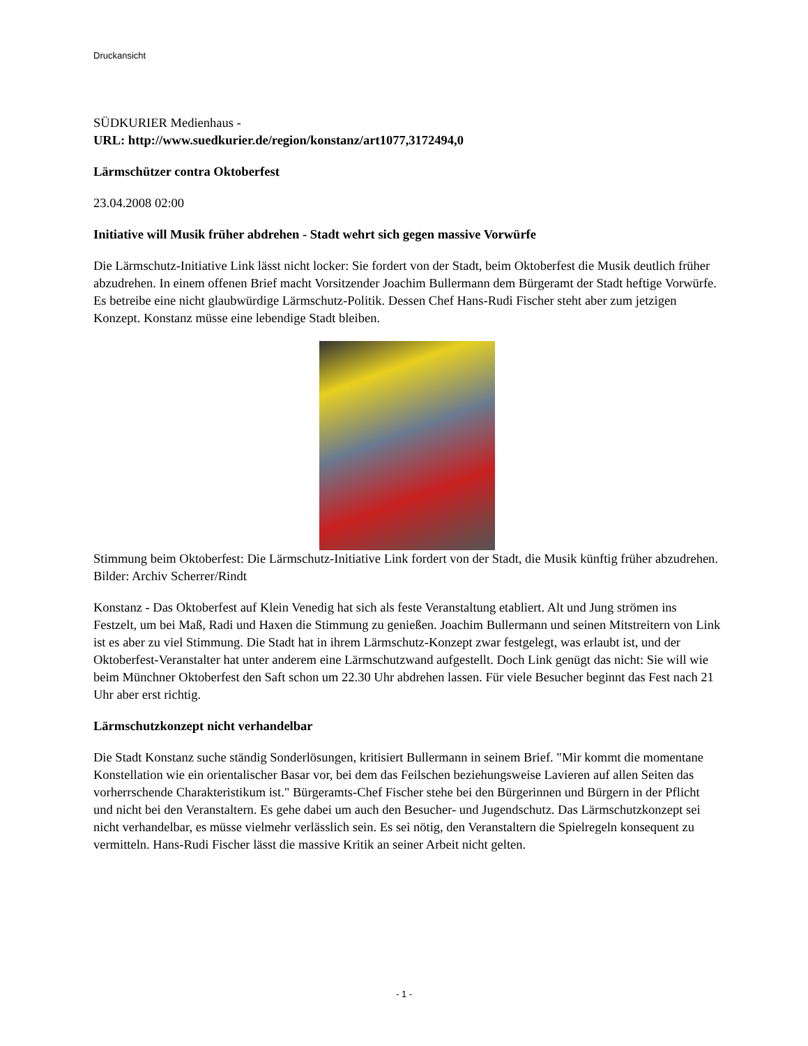Druckansicht
SÜDKURIER Medienhaus -
URL: http://www.suedkurier.de/region/konstanz/art1077,3172494,0
Lärmschützer contra Oktoberfest
23.04.2008 02:00
Initiative will Musik früher abdrehen - Stadt wehrt sich gegen massive Vorwürfe
Die Lärmschutz-Initiative Link lässt nicht locker: Sie fordert von der Stadt, beim Oktoberfest die Musik deutlich früher abzudrehen. In einem offenen Brief macht Vorsitzender Joachim Bullermann dem Bürgeramt der Stadt heftige Vorwürfe. Es betreibe eine nicht glaubwürdige Lärmschutz-Politik. Dessen Chef Hans-Rudi Fischer steht aber zum jetzigen Konzept. Konstanz müsse eine lebendige Stadt bleiben.
Stimmung beim Oktoberfest: Die Lärmschutz-Initiative Link fordert von der Stadt, die Musik künftig früher abzudrehen. Bilder: Archiv Scherrer/Rindt
Konstanz - Das Oktoberfest auf Klein Venedig hat sich als feste Veranstaltung etabliert. Alt und Jung strömen ins Festzelt, um bei Maß, Radi und Haxen die Stimmung zu genießen. Joachim Bullermann und seinen Mitstreitern von Link ist es aber zu viel Stimmung. Die Stadt hat in ihrem Lärmschutz-Konzept zwar festgelegt, was erlaubt ist, und der Oktoberfest-Veranstalter hat unter anderem eine Lärmschutzwand aufgestellt. Doch Link genügt das nicht: Sie will wie beim Münchner Oktoberfest den Saft schon um 22.30 Uhr abdrehen lassen. Für viele Besucher beginnt das Fest nach 21 Uhr aber erst richtig.
Lärmschutzkonzept nicht verhandelbar
Die Stadt Konstanz suche ständig Sonderlösungen, kritisiert Bullermann in seinem Brief. "Mir kommt die momentane Konstellation wie ein orientalischer Basar vor, bei dem das Feilschen beziehungsweise Lavieren auf allen Seiten das vorherrschende Charakteristikum ist." Bürgeramts-Chef Fischer stehe bei den Bürgerinnen und Bürgern in der Pflicht und nicht bei den Veranstaltern. Es gehe dabei um auch den Besucher- und Jugendschutz. Das Lärmschutzkonzept sei nicht verhandelbar, es müsse vielmehr verlässlich sein. Es sei nötig, den Veranstaltern die Spielregeln konsequent zu vermitteln. Hans-Rudi Fischer lässt die massive Kritik an seiner Arbeit nicht gelten.
- 1 -